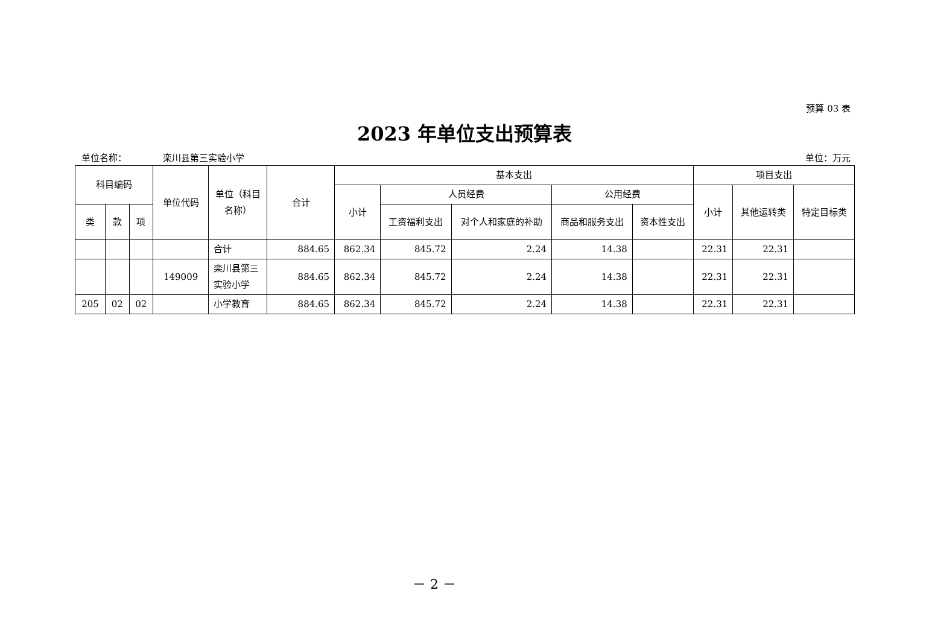预算 03 表
2023 年单位支出预算表
单位名称： 栾川县第三实验小学 单位：万元
| 科目编码 | | | 单位代码 | 单位（科目名称） | 合计 | 基本支出 | | | | | 项目支出 | | |
| --- | --- | --- | --- | --- | --- | --- | --- | --- | --- | --- | --- | --- | --- |
| | | | | | | 小计 | 人员经费 | | 公用经费 | | 小计 | 其他运转类 | 特定目标类 |
| 类 | 款 | 项 | | | | | 工资福利支出 | 对个人和家庭的补助 | 商品和服务支出 | 资本性支出 | | | |
| | | | | 合计 | 884.65 | 862.34 | 845.72 | 2.24 | 14.38 | | 22.31 | 22.31 | |
| | | | 149009 | 栾川县第三实验小学 | 884.65 | 862.34 | 845.72 | 2.24 | 14.38 | | 22.31 | 22.31 | |
| 205 | 02 | 02 | | 小学教育 | 884.65 | 862.34 | 845.72 | 2.24 | 14.38 | | 22.31 | 22.31 | |
－ 2 －